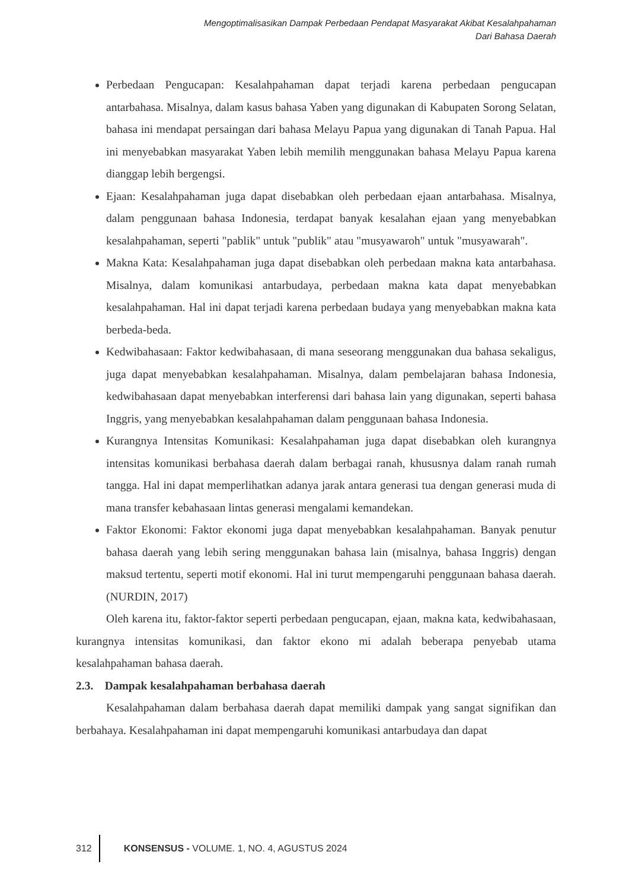Mengoptimalisasikan Dampak Perbedaan Pendapat Masyarakat Akibat Kesalahpahaman
Dari Bahasa Daerah
Perbedaan Pengucapan: Kesalahpahaman dapat terjadi karena perbedaan pengucapan antarbahasa. Misalnya, dalam kasus bahasa Yaben yang digunakan di Kabupaten Sorong Selatan, bahasa ini mendapat persaingan dari bahasa Melayu Papua yang digunakan di Tanah Papua. Hal ini menyebabkan masyarakat Yaben lebih memilih menggunakan bahasa Melayu Papua karena dianggap lebih bergengsi.
Ejaan: Kesalahpahaman juga dapat disebabkan oleh perbedaan ejaan antarbahasa. Misalnya, dalam penggunaan bahasa Indonesia, terdapat banyak kesalahan ejaan yang menyebabkan kesalahpahaman, seperti "pablik" untuk "publik" atau "musyawaroh" untuk "musyawarah".
Makna Kata: Kesalahpahaman juga dapat disebabkan oleh perbedaan makna kata antarbahasa. Misalnya, dalam komunikasi antarbudaya, perbedaan makna kata dapat menyebabkan kesalahpahaman. Hal ini dapat terjadi karena perbedaan budaya yang menyebabkan makna kata berbeda-beda.
Kedwibahasaan: Faktor kedwibahasaan, di mana seseorang menggunakan dua bahasa sekaligus, juga dapat menyebabkan kesalahpahaman. Misalnya, dalam pembelajaran bahasa Indonesia, kedwibahasaan dapat menyebabkan interferensi dari bahasa lain yang digunakan, seperti bahasa Inggris, yang menyebabkan kesalahpahaman dalam penggunaan bahasa Indonesia.
Kurangnya Intensitas Komunikasi: Kesalahpahaman juga dapat disebabkan oleh kurangnya intensitas komunikasi berbahasa daerah dalam berbagai ranah, khususnya dalam ranah rumah tangga. Hal ini dapat memperlihatkan adanya jarak antara generasi tua dengan generasi muda di mana transfer kebahasaan lintas generasi mengalami kemandekan.
Faktor Ekonomi: Faktor ekonomi juga dapat menyebabkan kesalahpahaman. Banyak penutur bahasa daerah yang lebih sering menggunakan bahasa lain (misalnya, bahasa Inggris) dengan maksud tertentu, seperti motif ekonomi. Hal ini turut mempengaruhi penggunaan bahasa daerah.(NURDIN, 2017)
Oleh karena itu, faktor-faktor seperti perbedaan pengucapan, ejaan, makna kata, kedwibahasaan, kurangnya intensitas komunikasi, dan faktor ekono mi adalah beberapa penyebab utama kesalahpahaman bahasa daerah.
2.3. Dampak kesalahpahaman berbahasa daerah
Kesalahpahaman dalam berbahasa daerah dapat memiliki dampak yang sangat signifikan dan berbahaya. Kesalahpahaman ini dapat mempengaruhi komunikasi antarbudaya dan dapat
312
KONSENSUS - VOLUME. 1, NO. 4, AGUSTUS 2024